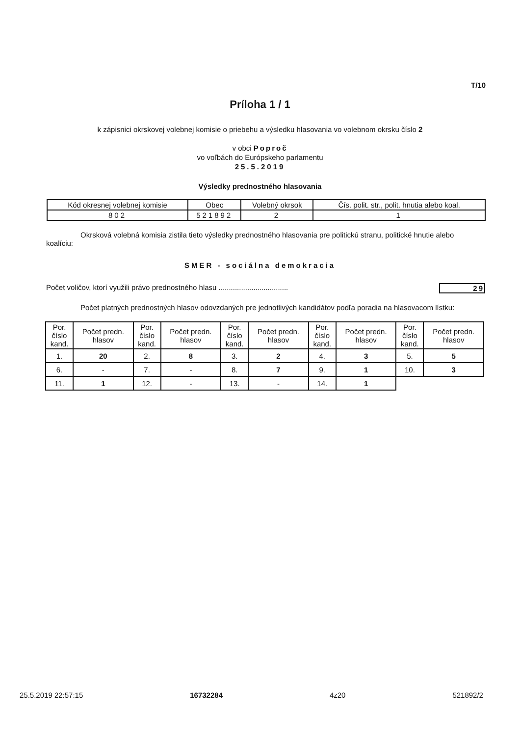T/10
Príloha 1 / 1
k zápisnici okrskovej volebnej komisie o priebehu a výsledku hlasovania vo volebnom okrsku číslo 2
v obci Poproč
vo voľbách do Európskeho parlamentu
25.5.2019
Výsledky prednostného hlasovania
| Kód okresnej volebnej komisie | Obec | Volebný okrsok | Čís. polit. str., polit. hnutia alebo koal. |
| --- | --- | --- | --- |
| 802 | 521892 | 2 | 1 |
Okrsková volebná komisia zistila tieto výsledky prednostného hlasovania pre politickú stranu, politické hnutie alebo koalíciu:
SMER - sociálna demokracia
Počet voličov, ktorí využili právo prednostného hlasu .................................. 29
Počet platných prednostných hlasov odovzdaných pre jednotlivých kandidátov podľa poradia na hlasovacom lístku:
| Por. číslo kand. | Počet predn. hlasov | Por. číslo kand. | Počet predn. hlasov | Por. číslo kand. | Počet predn. hlasov | Por. číslo kand. | Počet predn. hlasov | Por. číslo kand. | Počet predn. hlasov |
| --- | --- | --- | --- | --- | --- | --- | --- | --- | --- |
| 1. | 20 | 2. | 8 | 3. | 2 | 4. | 3 | 5. | 5 |
| 6. | - | 7. | - | 8. | 7 | 9. | 1 | 10. | 3 |
| 11. | 1 | 12. | - | 13. | - | 14. | 1 | | |
25.5.2019 22:57:15 16732284 4z20 521892/2